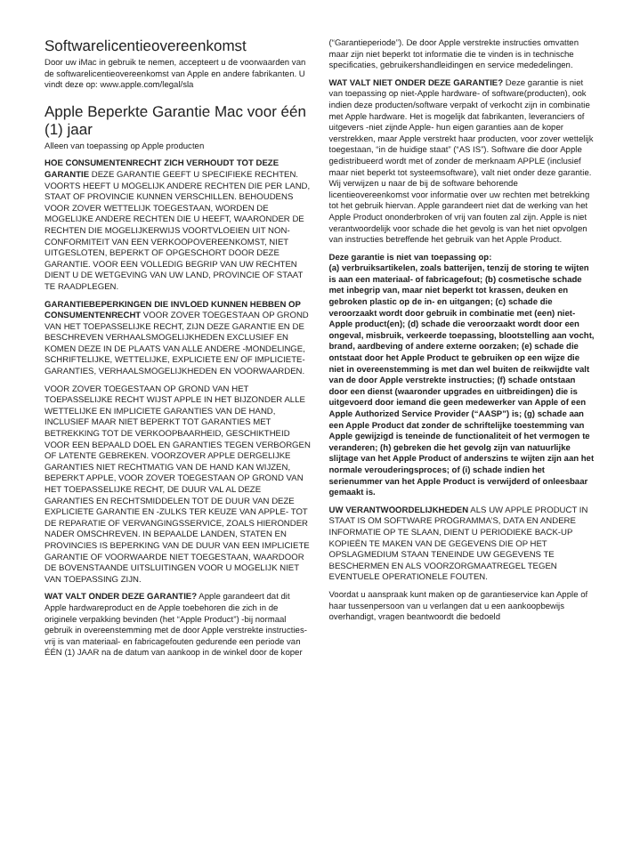Softwarelicentieovereenkomst
Door uw iMac in gebruik te nemen, accepteert u de voorwaarden van de softwarelicentieovereenkomst van Apple en andere fabrikanten. U vindt deze op: www.apple.com/legal/sla
Apple Beperkte Garantie Mac voor één (1) jaar
Alleen van toepassing op Apple producten
HOE CONSUMENTENRECHT ZICH VERHOUDT TOT DEZE GARANTIE DEZE GARANTIE GEEFT U SPECIFIEKE RECHTEN. VOORTS HEEFT U MOGELIJK ANDERE RECHTEN DIE PER LAND, STAAT OF PROVINCIE KUNNEN VERSCHILLEN. BEHOUDENS VOOR ZOVER WETTELIJK TOEGESTAAN, WORDEN DE MOGELIJKE ANDERE RECHTEN DIE U HEEFT, WAARONDER DE RECHTEN DIE MOGELIJKERWIJS VOORTVLOEIEN UIT NON-CONFORMITEIT VAN EEN VERKOOPOVEREENKOMST, NIET UITGESLOTEN, BEPERKT OF OPGESCHORT DOOR DEZE GARANTIE. VOOR EEN VOLLEDIG BEGRIP VAN UW RECHTEN DIENT U DE WETGEVING VAN UW LAND, PROVINCIE OF STAAT TE RAADPLEGEN.
GARANTIEBEPERKINGEN DIE INVLOED KUNNEN HEBBEN OP CONSUMENTENRECHT VOOR ZOVER TOEGESTAAN OP GROND VAN HET TOEPASSELIJKE RECHT, ZIJN DEZE GARANTIE EN DE BESCHREVEN VERHAALSMOGELIJKHEDEN EXCLUSIEF EN KOMEN DEZE IN DE PLAATS VAN ALLE ANDERE -MONDELINGE, SCHRIFTELIJKE, WETTELIJKE, EXPLICIETE EN/ OF IMPLICIETE- GARANTIES, VERHAALSMOGELIJKHEDEN EN VOORWAARDEN.
VOOR ZOVER TOEGESTAAN OP GROND VAN HET TOEPASSELIJKE RECHT WIJST APPLE IN HET BIJZONDER ALLE WETTELIJKE EN IMPLICIETE GARANTIES VAN DE HAND, INCLUSIEF MAAR NIET BEPERKT TOT GARANTIES MET BETREKKING TOT DE VERKOOPBAARHEID, GESCHIKTHEID VOOR EEN BEPAALD DOEL EN GARANTIES TEGEN VERBORGEN OF LATENTE GEBREKEN. VOORZOVER APPLE DERGELIJKE GARANTIES NIET RECHTMATIG VAN DE HAND KAN WIJZEN, BEPERKT APPLE, VOOR ZOVER TOEGESTAAN OP GROND VAN HET TOEPASSELIJKE RECHT, DE DUUR VAL AL DEZE GARANTIES EN RECHTSMIDDELEN TOT DE DUUR VAN DEZE EXPLICIETE GARANTIE EN -ZULKS TER KEUZE VAN APPLE- TOT DE REPARATIE OF VERVANGINGSSERVICE, ZOALS HIERONDER NADER OMSCHREVEN. IN BEPAALDE LANDEN, STATEN EN PROVINCIES IS BEPERKING VAN DE DUUR VAN EEN IMPLICIETE GARANTIE OF VOORWAARDE NIET TOEGESTAAN, WAARDOOR DE BOVENSTAANDE UITSLUITINGEN VOOR U MOGELIJK NIET VAN TOEPASSING ZIJN.
WAT VALT ONDER DEZE GARANTIE? Apple garandeert dat dit Apple hardwareproduct en de Apple toebehoren die zich in de originele verpakking bevinden (het “Apple Product”) -bij normaal gebruik in overeenstemming met de door Apple verstrekte instructies- vrij is van materiaal- en fabricagefouten gedurende een periode van ÉÉN (1) JAAR na de datum van aankoop in de winkel door de koper
(“Garantieperiode”). De door Apple verstrekte instructies omvatten maar zijn niet beperkt tot informatie die te vinden is in technische specificaties, gebruikershandleidingen en service mededelingen.
WAT VALT NIET ONDER DEZE GARANTIE? Deze garantie is niet van toepassing op niet-Apple hardware- of software(producten), ook indien deze producten/software verpakt of verkocht zijn in combinatie met Apple hardware. Het is mogelijk dat fabrikanten, leveranciers of uitgevers -niet zijnde Apple- hun eigen garanties aan de koper verstrekken, maar Apple verstrekt haar producten, voor zover wettelijk toegestaan, “in de huidige staat” (“AS IS”). Software die door Apple gedistribueerd wordt met of zonder de merknaam APPLE (inclusief maar niet beperkt tot systeemsoftware), valt niet onder deze garantie. Wij verwijzen u naar de bij de software behorende licentieovereenkomst voor informatie over uw rechten met betrekking tot het gebruik hiervan. Apple garandeert niet dat de werking van het Apple Product ononderbroken of vrij van fouten zal zijn. Apple is niet verantwoordelijk voor schade die het gevolg is van het niet opvolgen van instructies betreffende het gebruik van het Apple Product.
Deze garantie is niet van toepassing op:
(a) verbruiksartikelen, zoals batterijen, tenzij de storing te wijten is aan een materiaal- of fabricagefout; (b) cosmetische schade met inbegrip van, maar niet beperkt tot krassen, deuken en gebroken plastic op de in- en uitgangen; (c) schade die veroorzaakt wordt door gebruik in combinatie met (een) niet-Apple product(en); (d) schade die veroorzaakt wordt door een ongeval, misbruik, verkeerde toepassing, blootstelling aan vocht, brand, aardbeving of andere externe oorzaken; (e) schade die ontstaat door het Apple Product te gebruiken op een wijze die niet in overeenstemming is met dan wel buiten de reikwijdte valt van de door Apple verstrekte instructies; (f) schade ontstaan door een dienst (waaronder upgrades en uitbreidingen) die is uitgevoerd door iemand die geen medewerker van Apple of een Apple Authorized Service Provider (“AASP”) is; (g) schade aan een Apple Product dat zonder de schriftelijke toestemming van Apple gewijzigd is teneinde de functionaliteit of het vermogen te veranderen; (h) gebreken die het gevolg zijn van natuurlijke slijtage van het Apple Product of anderszins te wijten zijn aan het normale verouderingsproces; of (i) schade indien het serienummer van het Apple Product is verwijderd of onleesbaar gemaakt is.
UW VERANTWOORDELIJKHEDEN ALS UW APPLE PRODUCT IN STAAT IS OM SOFTWARE PROGRAMMA’S, DATA EN ANDERE INFORMATIE OP TE SLAAN, DIENT U PERIODIEKE BACK-UP KOPIEËN TE MAKEN VAN DE GEGEVENS DIE OP HET OPSLAGMEDIUM STAAN TENEINDE UW GEGEVENS TE BESCHERMEN EN ALS VOORZORGMAATREGEL TEGEN EVENTUELE OPERATIONELE FOUTEN.
Voordat u aanspraak kunt maken op de garantieservice kan Apple of haar tussenpersoon van u verlangen dat u een aankoopbewijs overhandigt, vragen beantwoordt die bedoeld